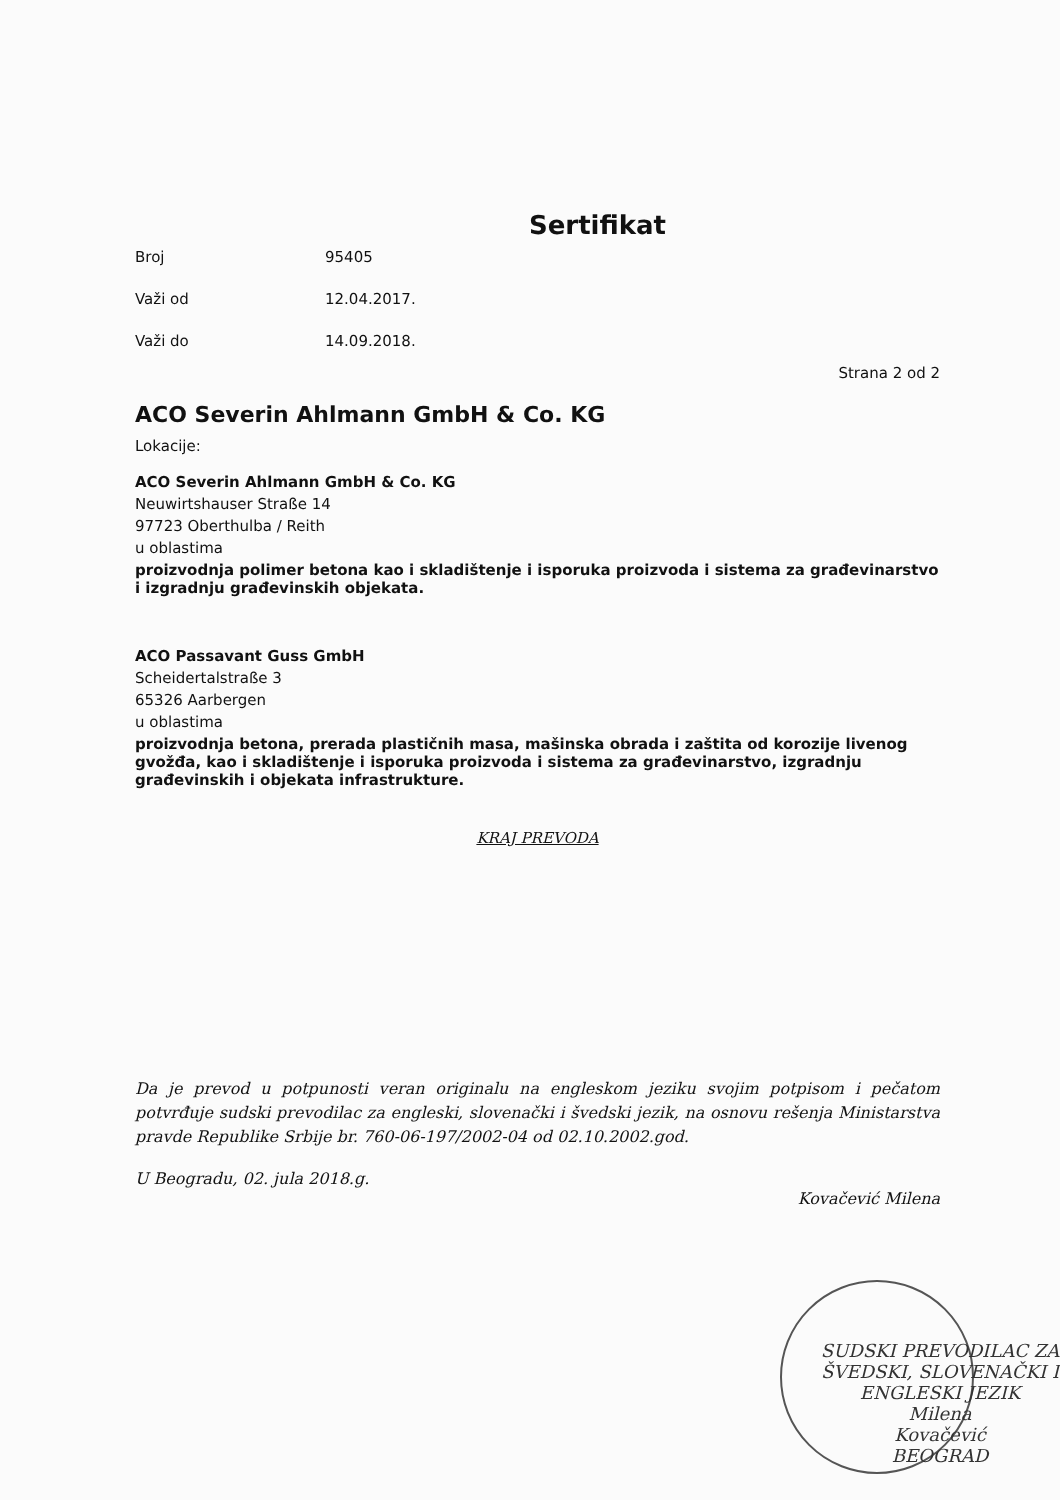Sertifikat
Broj 95405
Važi od 12.04.2017.
Važi do 14.09.2018.
Strana 2 od 2
ACO Severin Ahlmann GmbH & Co. KG
Lokacije:
ACO Severin Ahlmann GmbH & Co. KG
Neuwirtshauser Straße 14
97723 Oberthulba / Reith
u oblastima
proizvodnja polimer betona kao i skladištenje i isporuka proizvoda i sistema za građevinarstvo i izgradnju građevinskih objekata.
ACO Passavant Guss GmbH
Scheidertalstraße 3
65326 Aarbergen
u oblastima
proizvodnja betona, prerada plastičnih masa, mašinska obrada i zaštita od korozije livenog gvožđa, kao i skladištenje i isporuka proizvoda i sistema za građevinarstvo, izgradnju građevinskih i objekata infrastrukture.
KRAJ PREVODA
Da je prevod u potpunosti veran originalu na engleskom jeziku svojim potpisom i pečatom potvrđuje sudski prevodilac za engleski, slovenački i švedski jezik, na osnovu rešenja Ministarstva pravde Republike Srbije br. 760-06-197/2002-04 od 02.10.2002.god.
U Beogradu, 02. jula 2018.g. Kovačević Milena
SUDSKI PREVODILAC ZA ŠVEDSKI, SLOVENAČKI I ENGLESKI JEZIK
Milena
Kovačević
BEOGRAD